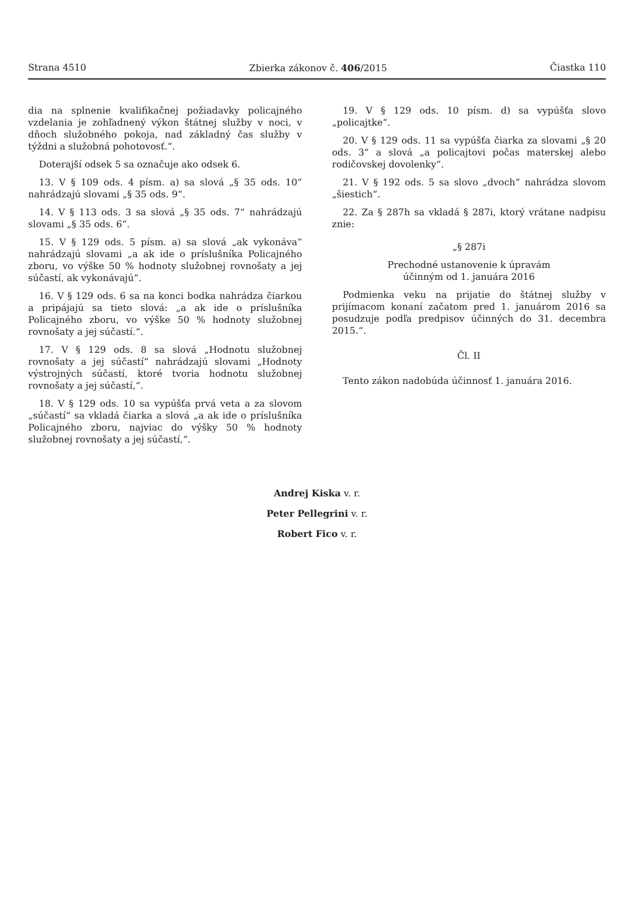Strana 4510 Zbierka zákonov č. 406/2015 Čiastka 110
dia na splnenie kvalifikačnej požiadavky policajného vzdelania je zohľadnený výkon štátnej služby v noci, v dňoch služobného pokoja, nad základný čas služby v týždni a služobná pohotovosť.“.
Doterajší odsek 5 sa označuje ako odsek 6.
13. V § 109 ods. 4 písm. a) sa slová „§ 35 ods. 10“ nahrádzajú slovami „§ 35 ods. 9“.
14. V § 113 ods. 3 sa slová „§ 35 ods. 7“ nahrádzajú slovami „§ 35 ods. 6“.
15. V § 129 ods. 5 písm. a) sa slová „ak vykonáva“ nahrádzajú slovami „a ak ide o príslušníka Policajného zboru, vo výške 50 % hodnoty služobnej rovnošaty a jej súčastí, ak vykonávajú“.
16. V § 129 ods. 6 sa na konci bodka nahrádza čiarkou a pripájajú sa tieto slová: „a ak ide o príslušníka Policajného zboru, vo výške 50 % hodnoty služobnej rovnošaty a jej súčastí.“.
17. V § 129 ods. 8 sa slová „Hodnotu služobnej rovnošaty a jej súčastí“ nahrádzajú slovami „Hodnoty výstrojných súčastí, ktoré tvoria hodnotu služobnej rovnošaty a jej súčastí,“.
18. V § 129 ods. 10 sa vypúšťa prvá veta a za slovom „súčastí“ sa vkladá čiarka a slová „a ak ide o príslušníka Policajného zboru, najviac do výšky 50 % hodnoty služobnej rovnošaty a jej súčastí,“.
19. V § 129 ods. 10 písm. d) sa vypúšťa slovo „policajtke“.
20. V § 129 ods. 11 sa vypúšťa čiarka za slovami „§ 20 ods. 3“ a slová „a policajtovi počas materskej alebo rodičovskej dovolenky“.
21. V § 192 ods. 5 sa slovo „dvoch“ nahrádza slovom „šiestich“.
22. Za § 287h sa vkladá § 287i, ktorý vrátane nadpisu znie:
„§ 287i
Prechodné ustanovenie k úpravám
účinným od 1. januára 2016
Podmienka veku na prijatie do štátnej služby v prijímacom konaní začatom pred 1. januárom 2016 sa posudzuje podľa predpisov účinných do 31. decembra 2015.“.
Čl. II
Tento zákon nadobúda účinnosť 1. januára 2016.
Andrej Kiska v. r.
Peter Pellegrini v. r.
Robert Fico v. r.